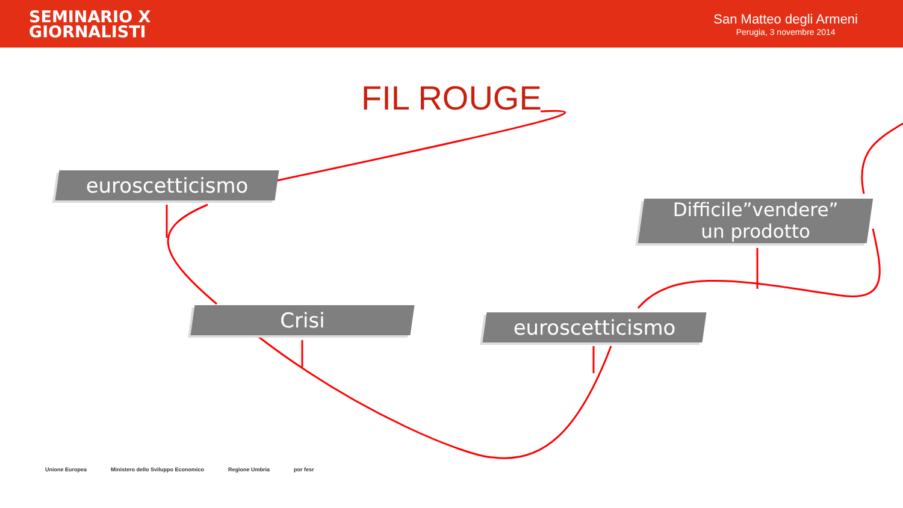SEMINARIO X
GIORNALISTI
San Matteo degli Armeni
Perugia, 3 novembre 2014
FIL ROUGE
euroscetticismo
Crisi euroscetticismo
Difficile”vendere”
un prodotto
Unione Europea Ministero dello Sviluppo Economico
Regione Umbria por fesr